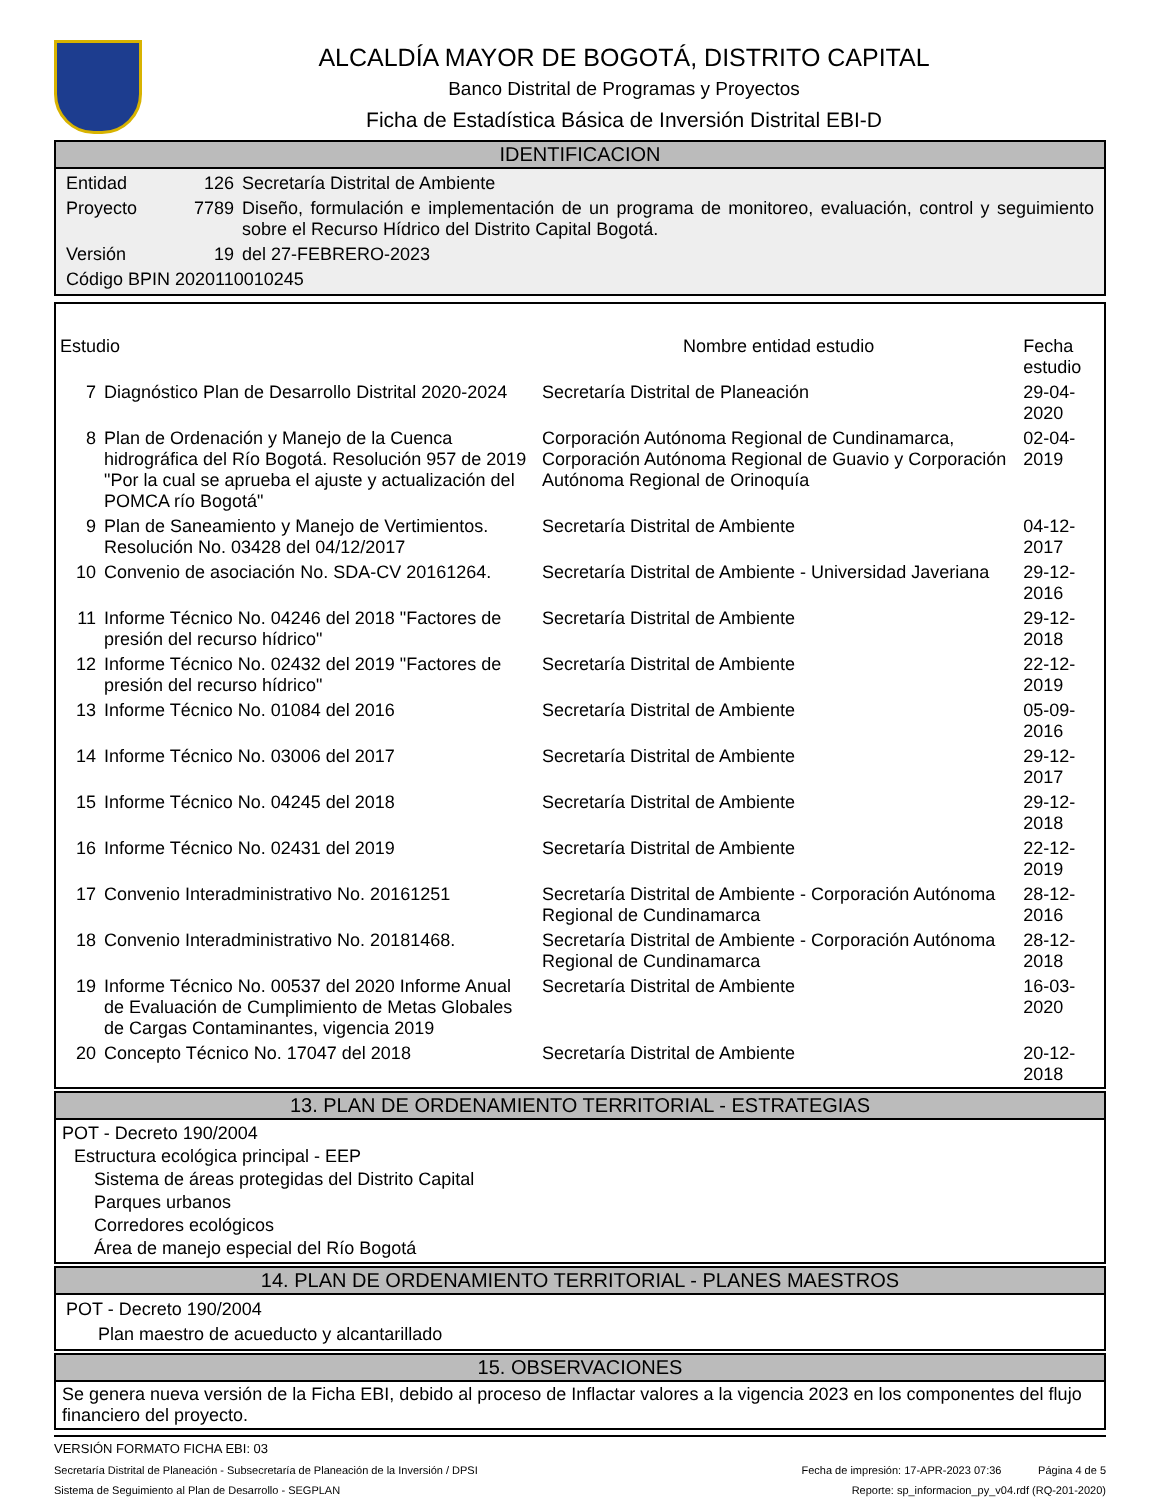ALCALDÍA MAYOR DE BOGOTÁ, DISTRITO CAPITAL
Banco Distrital de Programas y Proyectos
Ficha de Estadística Básica de Inversión Distrital EBI-D
IDENTIFICACION
| Entidad | 126 | Secretaría Distrital de Ambiente |
| Proyecto | 7789 | Diseño, formulación e implementación de un programa de monitoreo, evaluación, control y seguimiento sobre el Recurso Hídrico del Distrito Capital Bogotá. |
| Versión | 19 | del 27-FEBRERO-2023 |
| Código BPIN 2020110010245 | | |
| Estudio | | Nombre entidad estudio | Fecha estudio |
| --- | --- | --- | --- |
| 7 | Diagnóstico Plan de Desarrollo Distrital 2020-2024 | Secretaría Distrital de Planeación | 29-04-2020 |
| 8 | Plan de Ordenación y Manejo de la Cuenca hidrográfica del Río Bogotá. Resolución 957 de 2019 "Por la cual se aprueba el ajuste y actualización del POMCA río Bogotá" | Corporación Autónoma Regional de Cundinamarca, Corporación Autónoma Regional de Guavio y Corporación Autónoma Regional de Orinoquía | 02-04-2019 |
| 9 | Plan de Saneamiento y Manejo de Vertimientos. Resolución No. 03428 del 04/12/2017 | Secretaría Distrital de Ambiente | 04-12-2017 |
| 10 | Convenio de asociación No. SDA-CV 20161264. | Secretaría Distrital de Ambiente - Universidad Javeriana | 29-12-2016 |
| 11 | Informe Técnico No. 04246 del 2018 "Factores de presión del recurso hídrico" | Secretaría Distrital de Ambiente | 29-12-2018 |
| 12 | Informe Técnico No. 02432 del 2019 "Factores de presión del recurso hídrico" | Secretaría Distrital de Ambiente | 22-12-2019 |
| 13 | Informe Técnico No. 01084 del 2016 | Secretaría Distrital de Ambiente | 05-09-2016 |
| 14 | Informe Técnico No. 03006 del 2017 | Secretaría Distrital de Ambiente | 29-12-2017 |
| 15 | Informe Técnico No. 04245 del 2018 | Secretaría Distrital de Ambiente | 29-12-2018 |
| 16 | Informe Técnico No. 02431 del 2019 | Secretaría Distrital de Ambiente | 22-12-2019 |
| 17 | Convenio Interadministrativo No. 20161251 | Secretaría Distrital de Ambiente - Corporación Autónoma Regional de Cundinamarca | 28-12-2016 |
| 18 | Convenio Interadministrativo No. 20181468. | Secretaría Distrital de Ambiente - Corporación Autónoma Regional de Cundinamarca | 28-12-2018 |
| 19 | Informe Técnico No. 00537 del 2020 Informe Anual de Evaluación de Cumplimiento de Metas Globales de Cargas Contaminantes, vigencia 2019 | Secretaría Distrital de Ambiente | 16-03-2020 |
| 20 | Concepto Técnico No. 17047 del 2018 | Secretaría Distrital de Ambiente | 20-12-2018 |
13. PLAN DE ORDENAMIENTO TERRITORIAL - ESTRATEGIAS
POT - Decreto 190/2004
Estructura ecológica principal - EEP
Sistema de áreas protegidas del Distrito Capital
Parques urbanos
Corredores ecológicos
Área de manejo especial del Río Bogotá
14. PLAN DE ORDENAMIENTO TERRITORIAL - PLANES MAESTROS
POT - Decreto 190/2004
Plan maestro de acueducto y alcantarillado
15. OBSERVACIONES
Se genera nueva versión de la Ficha EBI, debido al proceso de Inflactar valores a la vigencia 2023 en los componentes del flujo financiero del proyecto.
VERSIÓN FORMATO FICHA EBI: 03
Secretaría Distrital de Planeación - Subsecretaría de Planeación de la Inversión / DPSI Fecha de impresión: 17-APR-2023 07:36 Página 4 de 5
Sistema de Seguimiento al Plan de Desarrollo - SEGPLAN Reporte: sp_informacion_py_v04.rdf (RQ-201-2020)